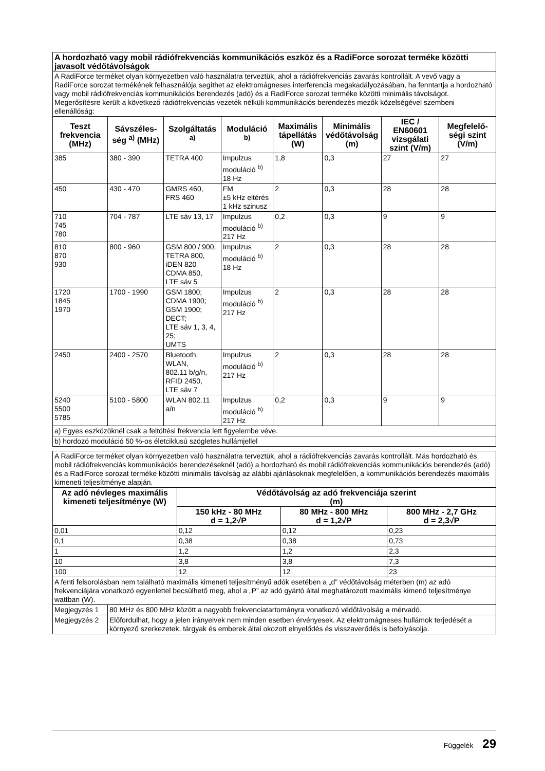| A hordozható vagy mobil rádiófrekvenciás kommunikációs eszköz és a RadiForce sorozat terméke közötti javasolt védőtávolságok | | | | | | | |
| A RadiForce terméket olyan környezetben való használatra terveztük, ahol a rádiófrekvenciás zavarás kontrollált. A vevő vagy a RadiForce sorozat termékének felhasználója segíthet az elektromágneses interferencia megakadályozásában, ha fenntartja a hordozható vagy mobil rádiófrekvenciás kommunikációs berendezés (adó) és a RadiForce sorozat terméke közötti minimális távolságot. Megerősítésre került a következő rádiófrekvenciás vezeték nélküli kommunikációs berendezés mezők közelségével szembeni ellenállóság: | | | | | | | |
| Teszt frekvencia (MHz) | Sávszéles­ség <sup>a)</sup> (MHz) | Szolgáltatás <sup>a)</sup> | Moduláció <sup>b)</sup> | Maximá­lis tápel­látás (W) | Minimális védőtávol­ság (m) | IEC / EN60601 vizsgá­lati szint (V/m) | Megfelelő­ségi szint (V/m) |
| 385 | 380 - 390 | TETRA 400 | Impulzus moduláció <sup>b)</sup> 18 Hz | 1,8 | 0,3 | 27 | 27 |
| 450 | 430 - 470 | GMRS 460, FRS 460 | FM ±5 kHz eltérés 1 kHz szinusz | 2 | 0,3 | 28 | 28 |
| 710 745 780 | 704 - 787 | LTE sáv 13, 17 | Impulzus moduláció <sup>b)</sup> 217 Hz | 0,2 | 0,3 | 9 | 9 |
| 810 870 930 | 800 - 960 | GSM 800 / 900, TETRA 800, iDEN 820 CDMA 850, LTE sáv 5 | Impulzus moduláció <sup>b)</sup> 18 Hz | 2 | 0,3 | 28 | 28 |
| 1720 1845 1970 | 1700 - 1990 | GSM 1800; CDMA 1900; GSM 1900; DECT; LTE sáv 1, 3, 4, 25; UMTS | Impulzus moduláció <sup>b)</sup> 217 Hz | 2 | 0,3 | 28 | 28 |
| 2450 | 2400 - 2570 | Bluetooth, WLAN, 802.11 b/g/n, RFID 2450, LTE sáv 7 | Impulzus moduláció <sup>b)</sup> 217 Hz | 2 | 0,3 | 28 | 28 |
| 5240 5500 5785 | 5100 - 5800 | WLAN 802.11 a/n | Impulzus moduláció <sup>b)</sup> 217 Hz | 0,2 | 0,3 | 9 | 9 |
| a) Egyes eszközöknél csak a feltöltési frekvencia lett figyelembe véve. | | | | | | | |
| b) hordozó moduláció 50 %-os életciklusú szögletes hullámjellel | | | | | | | |
| A RadiForce terméket olyan környezetben való használatra terveztük, ahol a rádiófrekvenciás zavarás kontrollált. Más hordozható és mobil rádiófrekvenciás kommunikációs berendezéseknél (adó) a hordozható és mobil rádiófrekvenciás kommunikációs berendezés (adó) és a RadiForce sorozat terméke közötti minimális távolság az alábbi ajánlásoknak megfelelően, a kommunikációs berendezés maximális kimeneti teljesítménye alapján. | | | |
| Az adó névleges maximális kimeneti teljesítménye (W) | Védőtávolság az adó frekvenciája szerint (m) | | |
| | 150 kHz - 80 MHz d = 1,2√P | 80 MHz - 800 MHz d = 1,2√P | 800 MHz - 2,7 GHz d = 2,3√P |
| 0,01 | 0,12 | 0,12 | 0,23 |
| 0,1 | 0,38 | 0,38 | 0,73 |
| 1 | 1,2 | 1,2 | 2,3 |
| 10 | 3,8 | 3,8 | 7,3 |
| 100 | 12 | 12 | 23 |
| A fenti felsorolásban nem található maximális kimeneti teljesítményű adók esetében a „d” védőtávolság méterben (m) az adó frekvenciájára vonatkozó egyenlettel becsülhető meg, ahol a „P” az adó gyártó által meghatározott maximális kimenő teljesítménye wattban (W). | | | |
| Megjegyzés 1 | 80 MHz és 800 MHz között a nagyobb frekvenciatartományra vonatkozó védőtávolság a mérvadó. |
| Megjegyzés 2 | Előfordulhat, hogy a jelen irányelvek nem minden esetben érvényesek. Az elektromágneses hullámok terjedését a környező szerkezetek, tárgyak és emberek által okozott elnyelődés és visszaverődés is befolyásolja. |
Függelék 29